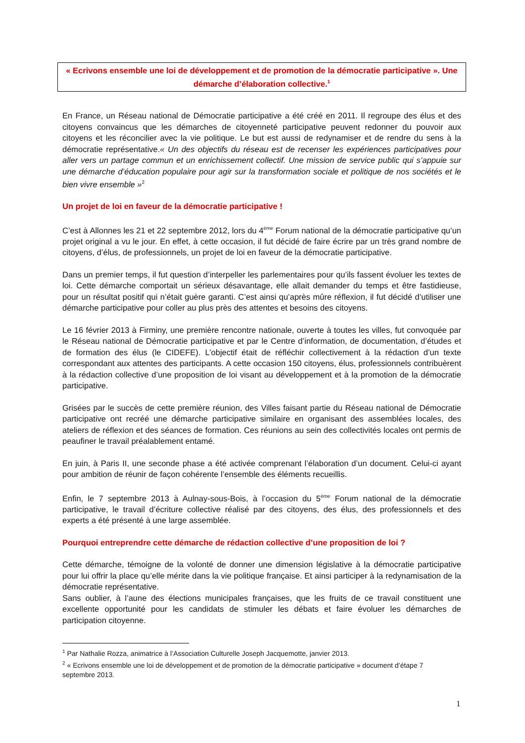« Ecrivons ensemble une loi de développement et de promotion de la démocratie participative ». Une démarche d’élaboration collective.<sup>1</sup>
En France, un Réseau national de Démocratie participative a été créé en 2011. Il regroupe des élus et des citoyens convaincus que les démarches de citoyenneté participative peuvent redonner du pouvoir aux citoyens et les réconcilier avec la vie politique. Le but est aussi de redynamiser et de rendre du sens à la démocratie représentative.« Un des objectifs du réseau est de recenser les expériences participatives pour aller vers un partage commun et un enrichissement collectif. Une mission de service public qui s’appuie sur une démarche d’éducation populaire pour agir sur la transformation sociale et politique de nos sociétés et le bien vivre ensemble »<sup>2</sup>
Un projet de loi en faveur de la démocratie participative !
C’est à Allonnes les 21 et 22 septembre 2012, lors du 4<sup>ème</sup> Forum national de la démocratie participative qu’un projet original a vu le jour. En effet, à cette occasion, il fut décidé de faire écrire par un très grand nombre de citoyens, d’élus, de professionnels, un projet de loi en faveur de la démocratie participative.
Dans un premier temps, il fut question d’interpeller les parlementaires pour qu’ils fassent évoluer les textes de loi. Cette démarche comportait un sérieux désavantage, elle allait demander du temps et être fastidieuse, pour un résultat positif qui n’était guère garanti. C’est ainsi qu’après mûre réflexion, il fut décidé d’utiliser une démarche participative pour coller au plus près des attentes et besoins des citoyens.
Le 16 février 2013 à Firminy, une première rencontre nationale, ouverte à toutes les villes, fut convoquée par le Réseau national de Démocratie participative et par le Centre d’information, de documentation, d’études et de formation des élus (le CIDEFE). L’objectif était de réfléchir collectivement à la rédaction d’un texte correspondant aux attentes des participants. A cette occasion 150 citoyens, élus, professionnels contribuèrent à la rédaction collective d’une proposition de loi visant au développement et à la promotion de la démocratie participative.
Grisées par le succès de cette première réunion, des Villes faisant partie du Réseau national de Démocratie participative ont recréé une démarche participative similaire en organisant des assemblées locales, des ateliers de réflexion et des séances de formation. Ces réunions au sein des collectivités locales ont permis de peaufiner le travail préalablement entamé.
En juin, à Paris II, une seconde phase a été activée comprenant l’élaboration d’un document. Celui-ci ayant pour ambition de réunir de façon cohérente l’ensemble des éléments recueillis.
Enfin, le 7 septembre 2013 à Aulnay-sous-Bois, à l’occasion du 5<sup>ème</sup> Forum national de la démocratie participative, le travail d’écriture collective réalisé par des citoyens, des élus, des professionnels et des experts a été présenté à une large assemblée.
Pourquoi entreprendre cette démarche de rédaction collective d’une proposition de loi ?
Cette démarche, témoigne de la volonté de donner une dimension législative à la démocratie participative pour lui offrir la place qu’elle mérite dans la vie politique française. Et ainsi participer à la redynamisation de la démocratie représentative.
Sans oublier, à l’aune des élections municipales françaises, que les fruits de ce travail constituent une excellente opportunité pour les candidats de stimuler les débats et faire évoluer les démarches de participation citoyenne.
<sup>1</sup> Par Nathalie Rozza, animatrice à l’Association Culturelle Joseph Jacquemotte, janvier 2013.
<sup>2</sup> « Ecrivons ensemble une loi de développement et de promotion de la démocratie participative » document d’étape 7 septembre 2013.
1